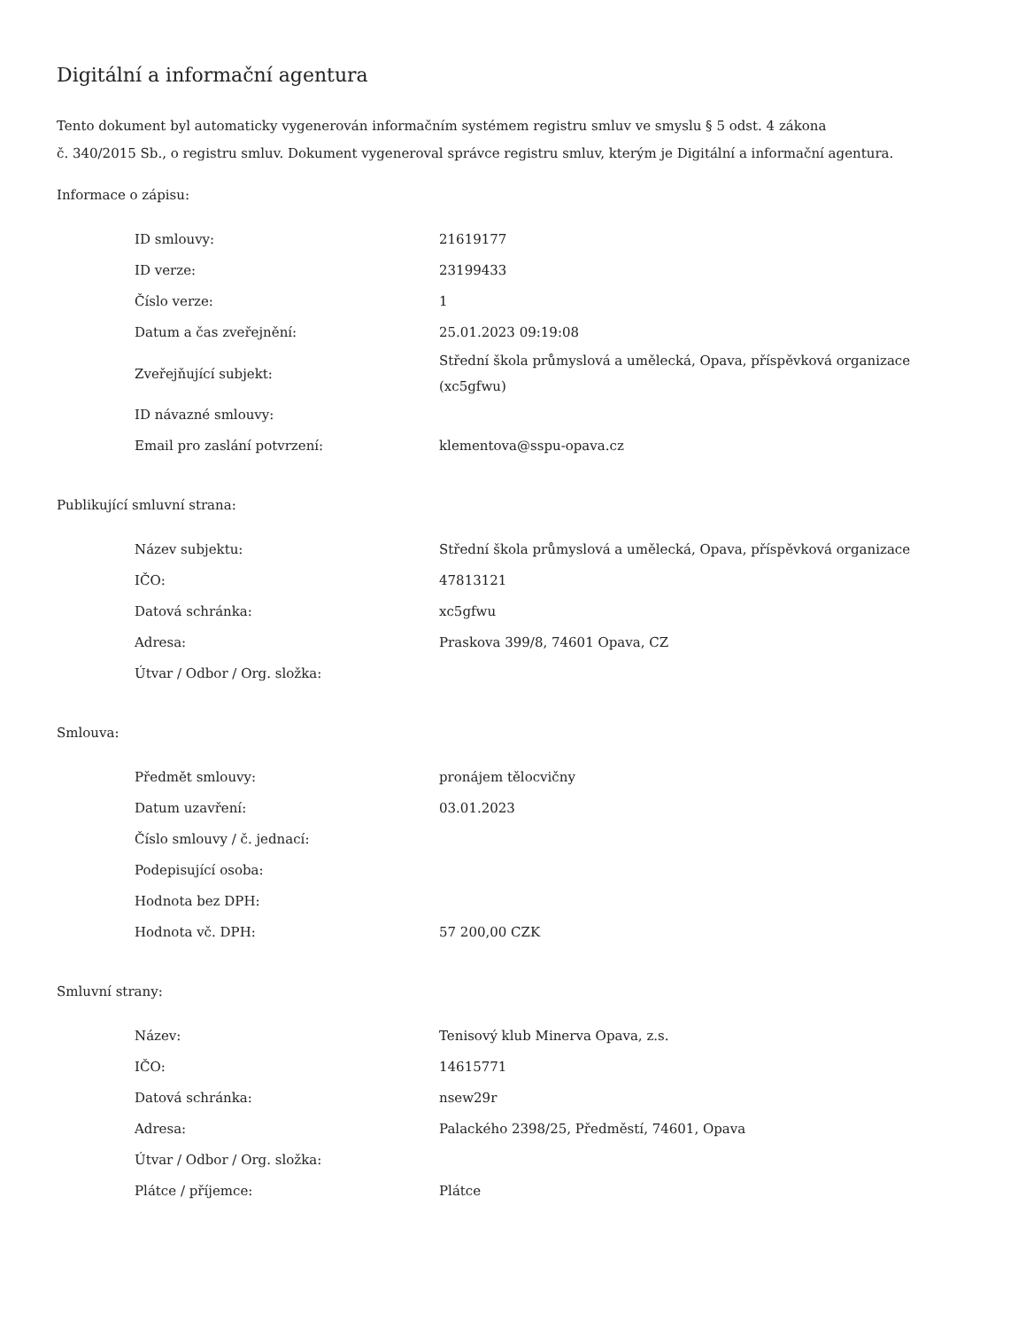Digitální a informační agentura
Tento dokument byl automaticky vygenerován informačním systémem registru smluv ve smyslu § 5 odst. 4 zákona
č. 340/2015 Sb., o registru smluv. Dokument vygeneroval správce registru smluv, kterým je Digitální a informační agentura.
Informace o zápisu:
| ID smlouvy: | 21619177 |
| ID verze: | 23199433 |
| Číslo verze: | 1 |
| Datum a čas zveřejnění: | 25.01.2023 09:19:08 |
| Zveřejňující subjekt: | Střední škola průmyslová a umělecká, Opava, příspěvková organizace (xc5gfwu) |
| ID návazné smlouvy: | |
| Email pro zaslání potvrzení: | klementova@sspu-opava.cz |
Publikující smluvní strana:
| Název subjektu: | Střední škola průmyslová a umělecká, Opava, příspěvková organizace |
| IČO: | 47813121 |
| Datová schránka: | xc5gfwu |
| Adresa: | Praskova 399/8, 74601 Opava, CZ |
| Útvar / Odbor / Org. složka: | |
Smlouva:
| Předmět smlouvy: | pronájem tělocvičny |
| Datum uzavření: | 03.01.2023 |
| Číslo smlouvy / č. jednací: | |
| Podepisující osoba: | |
| Hodnota bez DPH: | |
| Hodnota vč. DPH: | 57 200,00 CZK |
Smluvní strany:
| Název: | Tenisový klub Minerva Opava, z.s. |
| IČO: | 14615771 |
| Datová schránka: | nsew29r |
| Adresa: | Palackého 2398/25, Předměstí, 74601, Opava |
| Útvar / Odbor / Org. složka: | |
| Plátce / příjemce: | Plátce |